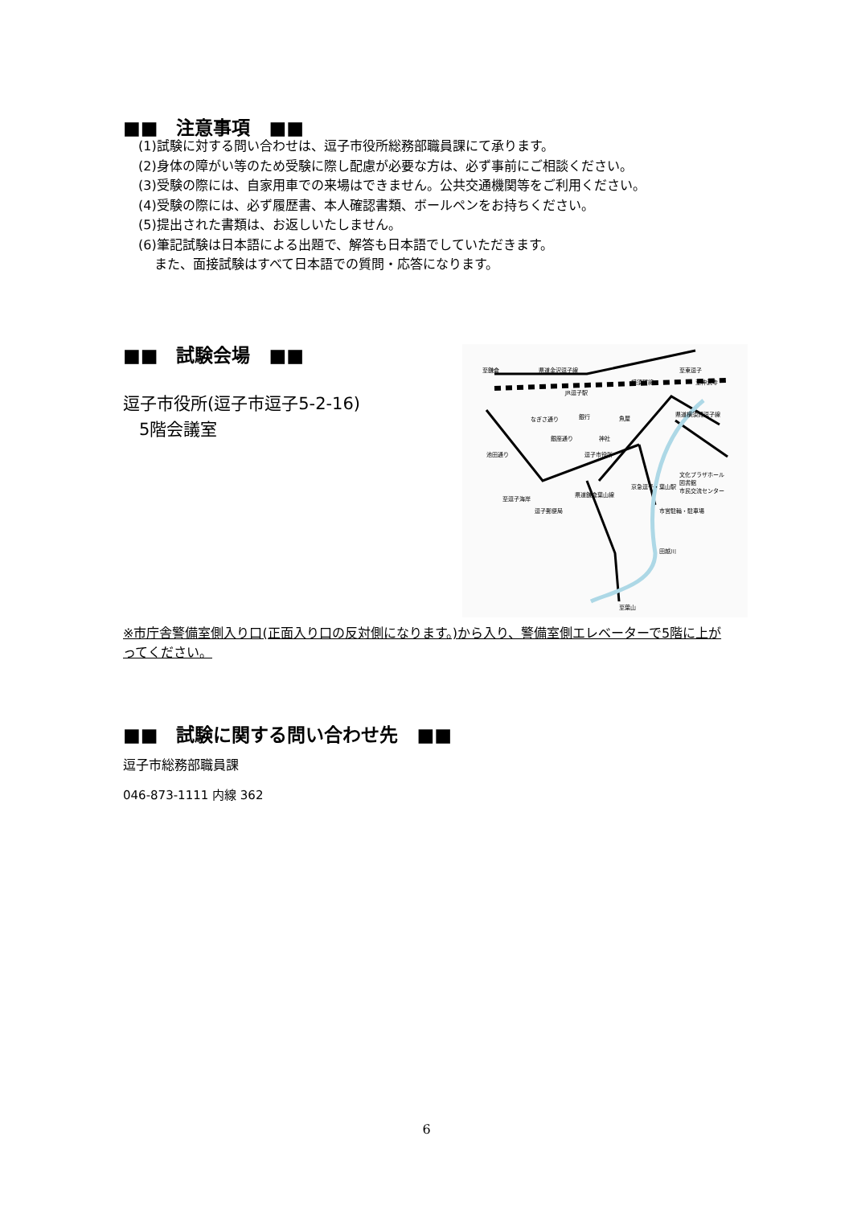■■　注意事項　■■
(1)試験に対する問い合わせは、逗子市役所総務部職員課にて承ります。
(2)身体の障がい等のため受験に際し配慮が必要な方は、必ず事前にご相談ください。
(3)受験の際には、自家用車での来場はできません。公共交通機関等をご利用ください。
(4)受験の際には、必ず履歴書、本人確認書類、ボールペンをお持ちください。
(5)提出された書類は、お返しいたしません。
(6)筆記試験は日本語による出題で、解答も日本語でしていただきます。
また、面接試験はすべて日本語での質問・応答になります。
■■　試験会場　■■
逗子市役所(逗子市逗子5-2-16)
5階会議室
県道金沢逗子線
JR逗子駅
なぎさ通り
銀座通り
池田通り
逗子市役所
魚屋
神社
文化プラザホール
図書館
市民交流センター
市営駐輪・駐車場
逗子郵便局
京急逗子・葉山駅
田越川
県道横須賀逗子線
県道鎌倉葉山線
至鎌倉
至逗子海岸
至葉山
至神武寺
至東逗子
横須賀線
銀行
※市庁舎警備室側入り口(正面入り口の反対側になります。)から入り、警備室側エレベーターで5階に上がってください。
■■　試験に関する問い合わせ先　■■
逗子市総務部職員課
046-873-1111 内線 362
6